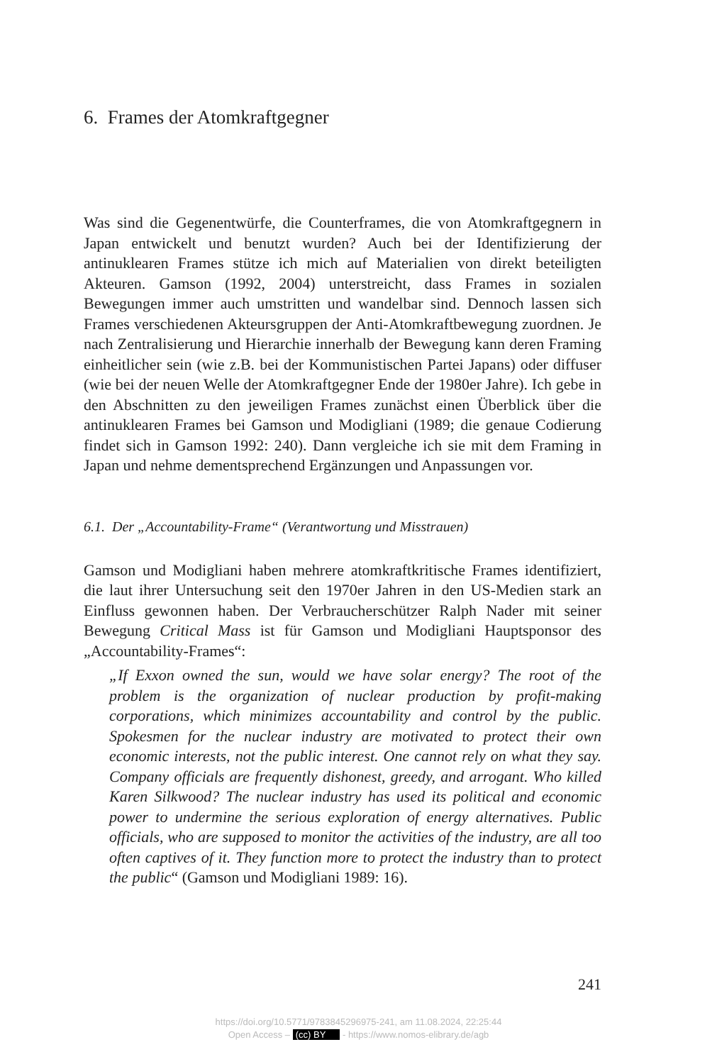6. Frames der Atomkraftgegner
Was sind die Gegenentwürfe, die Counterframes, die von Atomkraftgegnern in Japan entwickelt und benutzt wurden? Auch bei der Identifizierung der antinuklearen Frames stütze ich mich auf Materialien von direkt beteiligten Akteuren. Gamson (1992, 2004) unterstreicht, dass Frames in sozialen Bewegungen immer auch umstritten und wandelbar sind. Dennoch lassen sich Frames verschiedenen Akteursgruppen der Anti-Atomkraftbewegung zuordnen. Je nach Zentralisierung und Hierarchie innerhalb der Bewegung kann deren Framing einheitlicher sein (wie z.B. bei der Kommunistischen Partei Japans) oder diffuser (wie bei der neuen Welle der Atomkraftgegner Ende der 1980er Jahre). Ich gebe in den Abschnitten zu den jeweiligen Frames zunächst einen Überblick über die antinuklearen Frames bei Gamson und Modigliani (1989; die genaue Codierung findet sich in Gamson 1992: 240). Dann vergleiche ich sie mit dem Framing in Japan und nehme dementsprechend Ergänzungen und Anpassungen vor.
6.1. Der „Accountability-Frame“ (Verantwortung und Misstrauen)
Gamson und Modigliani haben mehrere atomkraftkritische Frames identifiziert, die laut ihrer Untersuchung seit den 1970er Jahren in den US-Medien stark an Einfluss gewonnen haben. Der Verbraucherschützer Ralph Nader mit seiner Bewegung Critical Mass ist für Gamson und Modigliani Hauptsponsor des „Accountability-Frames“:
„If Exxon owned the sun, would we have solar energy? The root of the problem is the organization of nuclear production by profit-making corporations, which minimizes accountability and control by the public. Spokesmen for the nuclear industry are motivated to protect their own economic interests, not the public interest. One cannot rely on what they say. Company officials are frequently dishonest, greedy, and arrogant. Who killed Karen Silkwood? The nuclear industry has used its political and economic power to undermine the serious exploration of energy alternatives. Public officials, who are supposed to monitor the activities of the industry, are all too often captives of it. They function more to protect the industry than to protect the public“ (Gamson und Modigliani 1989: 16).
241
https://doi.org/10.5771/9783845296975-241, am 11.08.2024, 22:25:44
Open Access – (cc) BY - https://www.nomos-elibrary.de/agb